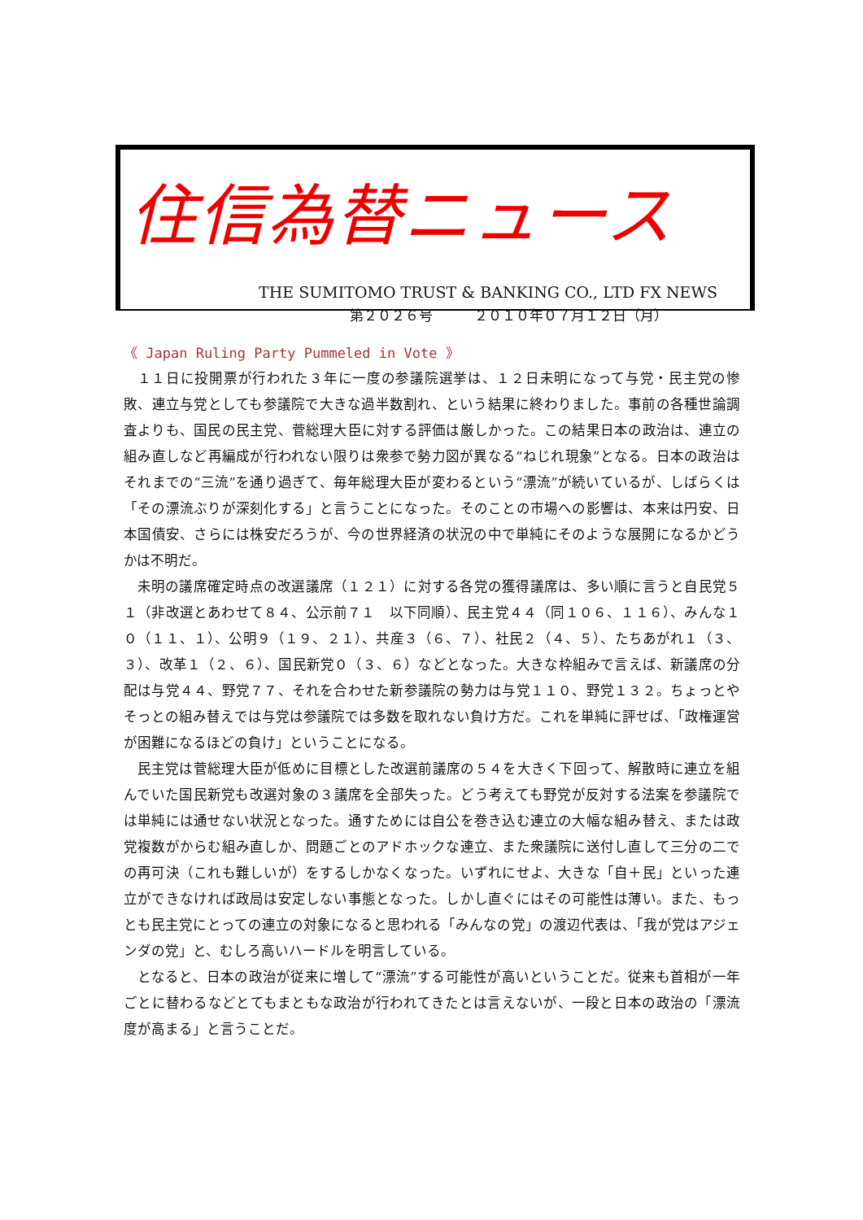住信為替ニュース
THE SUMITOMO TRUST & BANKING CO., LTD FX NEWS
第２０２６号　　　２０１０年０７月１２日（月）
《 Japan Ruling Party Pummeled in Vote 》
１１日に投開票が行われた３年に一度の参議院選挙は、１２日未明になって与党・民主党の惨敗、連立与党としても参議院で大きな過半数割れ、という結果に終わりました。事前の各種世論調査よりも、国民の民主党、菅総理大臣に対する評価は厳しかった。この結果日本の政治は、連立の組み直しなど再編成が行われない限りは衆参で勢力図が異なる“ねじれ現象”となる。日本の政治はそれまでの“三流”を通り過ぎて、毎年総理大臣が変わるという“漂流”が続いているが、しばらくは「その漂流ぶりが深刻化する」と言うことになった。そのことの市場への影響は、本来は円安、日本国債安、さらには株安だろうが、今の世界経済の状況の中で単純にそのような展開になるかどうかは不明だ。
未明の議席確定時点の改選議席（１２１）に対する各党の獲得議席は、多い順に言うと自民党５１（非改選とあわせて８４、公示前７１　以下同順）、民主党４４（同１０６、１１６）、みんな１０（１１、１）、公明９（１９、２１）、共産３（６、７）、社民２（４、５）、たちあがれ１（３、３）、改革１（２、６）、国民新党０（３、６）などとなった。大きな枠組みで言えば、新議席の分配は与党４４、野党７７、それを合わせた新参議院の勢力は与党１１０、野党１３２。ちょっとやそっとの組み替えでは与党は参議院では多数を取れない負け方だ。これを単純に評せば、「政権運営が困難になるほどの負け」ということになる。
民主党は菅総理大臣が低めに目標とした改選前議席の５４を大きく下回って、解散時に連立を組んでいた国民新党も改選対象の３議席を全部失った。どう考えても野党が反対する法案を参議院では単純には通せない状況となった。通すためには自公を巻き込む連立の大幅な組み替え、または政党複数がからむ組み直しか、問題ごとのアドホックな連立、また衆議院に送付し直して三分の二での再可決（これも難しいが）をするしかなくなった。いずれにせよ、大きな「自＋民」といった連立ができなければ政局は安定しない事態となった。しかし直ぐにはその可能性は薄い。また、もっとも民主党にとっての連立の対象になると思われる「みんなの党」の渡辺代表は、「我が党はアジェンダの党」と、むしろ高いハードルを明言している。
となると、日本の政治が従来に増して“漂流”する可能性が高いということだ。従来も首相が一年ごとに替わるなどとてもまともな政治が行われてきたとは言えないが、一段と日本の政治の「漂流度が高まる」と言うことだ。